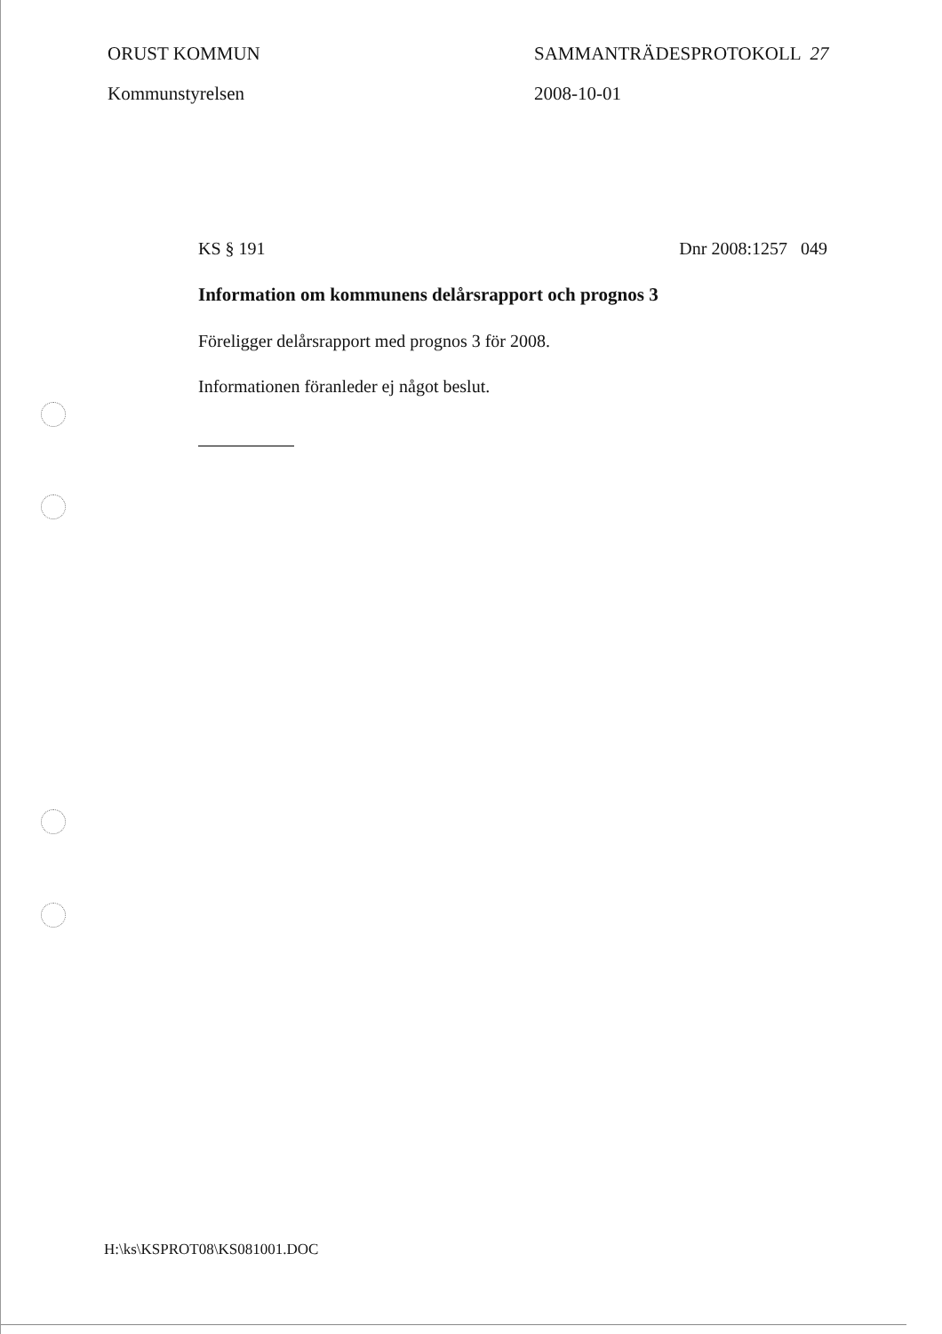ORUST KOMMUN SAMMANTRÄDESPROTOKOLL 27
Kommunstyrelsen 2008-10-01
KS § 191 Dnr 2008:1257 049
Information om kommunens delårsrapport och prognos 3
Föreligger delårsrapport med prognos 3 för 2008.
Informationen föranleder ej något beslut.
H:\ks\KSPROT08\KS081001.DOC